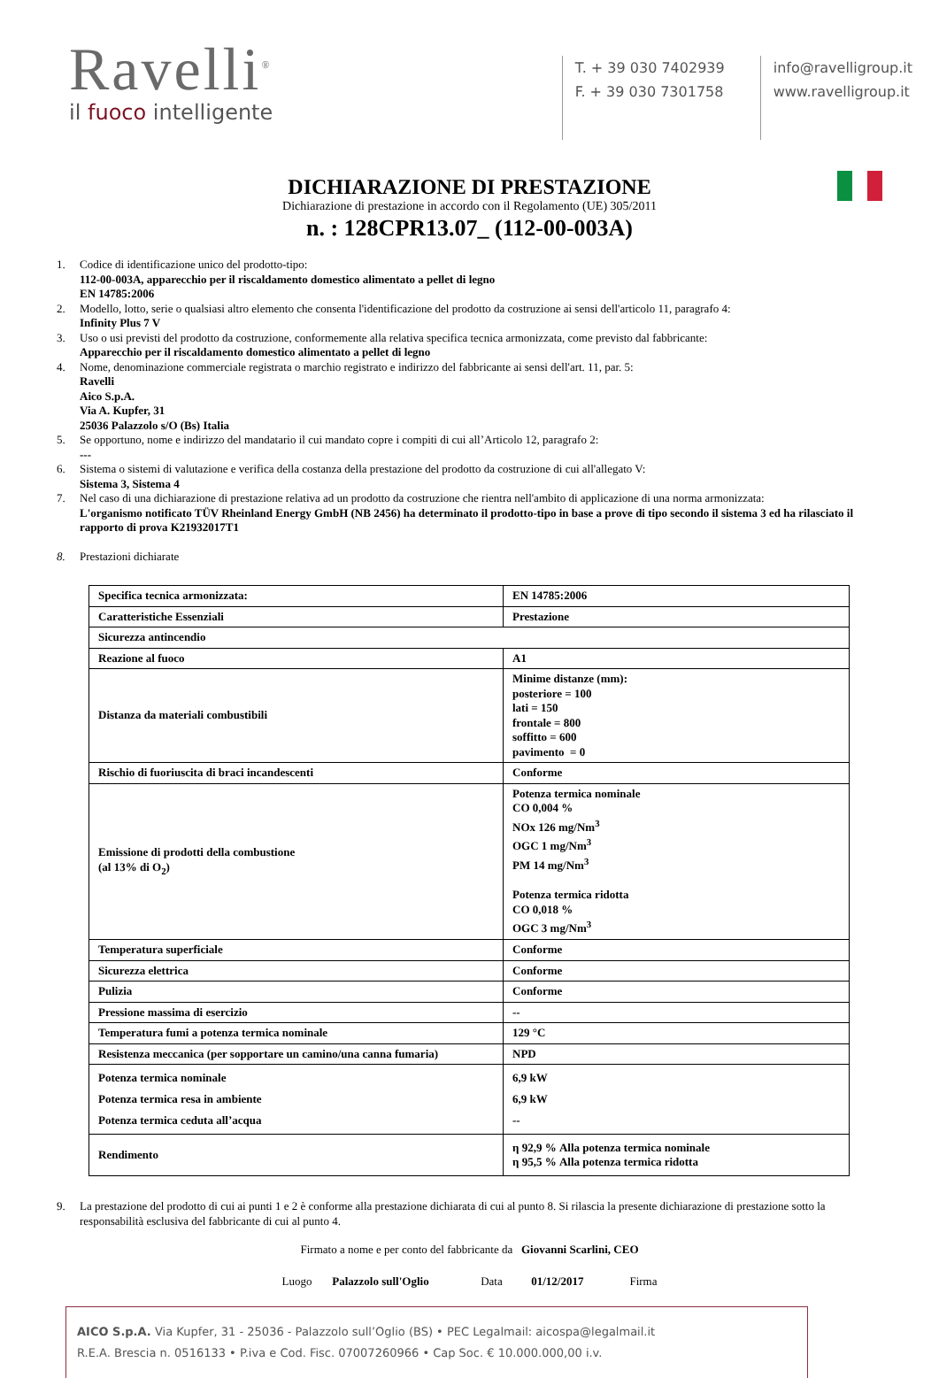Ravelli<sup>®</sup>
il fuoco intelligente
T. + 39 030 7402939
F. + 39 030 7301758
info@ravelligroup.it
www.ravelligroup.it
DICHIARAZIONE DI PRESTAZIONE
Dichiarazione di prestazione in accordo con il Regolamento (UE) 305/2011
n. : 128CPR13.07_ (112-00-003A)
1. Codice di identificazione unico del prodotto-tipo:
112-00-003A, apparecchio per il riscaldamento domestico alimentato a pellet di legno
EN 14785:2006
2. Modello, lotto, serie o qualsiasi altro elemento che consenta l'identificazione del prodotto da costruzione ai sensi dell'articolo 11, paragrafo 4:
Infinity Plus 7 V
3. Uso o usi previsti del prodotto da costruzione, conformemente alla relativa specifica tecnica armonizzata, come previsto dal fabbricante:
Apparecchio per il riscaldamento domestico alimentato a pellet di legno
4. Nome, denominazione commerciale registrata o marchio registrato e indirizzo del fabbricante ai sensi dell'art. 11, par. 5:
Ravelli
Aico S.p.A.
Via A. Kupfer, 31
25036 Palazzolo s/O (Bs) Italia
5. Se opportuno, nome e indirizzo del mandatario il cui mandato copre i compiti di cui all’Articolo 12, paragrafo 2:
---
6. Sistema o sistemi di valutazione e verifica della costanza della prestazione del prodotto da costruzione di cui all'allegato V:
Sistema 3, Sistema 4
7. Nel caso di una dichiarazione di prestazione relativa ad un prodotto da costruzione che rientra nell'ambito di applicazione di una norma armonizzata:
L'organismo notificato TÜV Rheinland Energy GmbH (NB 2456) ha determinato il prodotto-tipo in base a prove di tipo secondo il sistema 3 ed ha rilasciato il rapporto di prova K21932017T1
8. Prestazioni dichiarate
| Specifica tecnica armonizzata: | EN 14785:2006 |
| Caratteristiche Essenziali | Prestazione |
| Sicurezza antincendio | |
| Reazione al fuoco | A1 |
| Distanza da materiali combustibili | Minime distanze (mm): posteriore = 100 lati = 150 frontale = 800 soffitto = 600 pavimento = 0 |
| Rischio di fuoriuscita di braci incandescenti | Conforme |
| Emissione di prodotti della combustione (al 13% di O<sub>2</sub>) | Potenza termica nominale CO 0,004 % NOx 126 mg/Nm<sup>3</sup> OGC 1 mg/Nm<sup>3</sup> PM 14 mg/Nm<sup>3</sup> Potenza termica ridotta CO 0,018 % OGC 3 mg/Nm<sup>3</sup> |
| Temperatura superficiale | Conforme |
| Sicurezza elettrica | Conforme |
| Pulizia | Conforme |
| Pressione massima di esercizio | -- |
| Temperatura fumi a potenza termica nominale | 129 °C |
| Resistenza meccanica (per sopportare un camino/una canna fumaria) | NPD |
| Potenza termica nominale Potenza termica resa in ambiente Potenza termica ceduta all’acqua | 6,9 kW 6,9 kW -- |
| Rendimento | η 92,9 % Alla potenza termica nominale η 95,5 % Alla potenza termica ridotta |
9. La prestazione del prodotto di cui ai punti 1 e 2 è conforme alla prestazione dichiarata di cui al punto 8. Si rilascia la presente dichiarazione di prestazione sotto la responsabilità esclusiva del fabbricante di cui al punto 4.
Firmato a nome e per conto del fabbricante da Giovanni Scarlini, CEO
Luogo Palazzolo sull'Oglio Data 01/12/2017 Firma
AICO S.p.A. Via Kupfer, 31 - 25036 - Palazzolo sull’Oglio (BS) • PEC Legalmail: aicospa@legalmail.it
R.E.A. Brescia n. 0516133 • P.iva e Cod. Fisc. 07007260966 • Cap Soc. € 10.000.000,00 i.v.